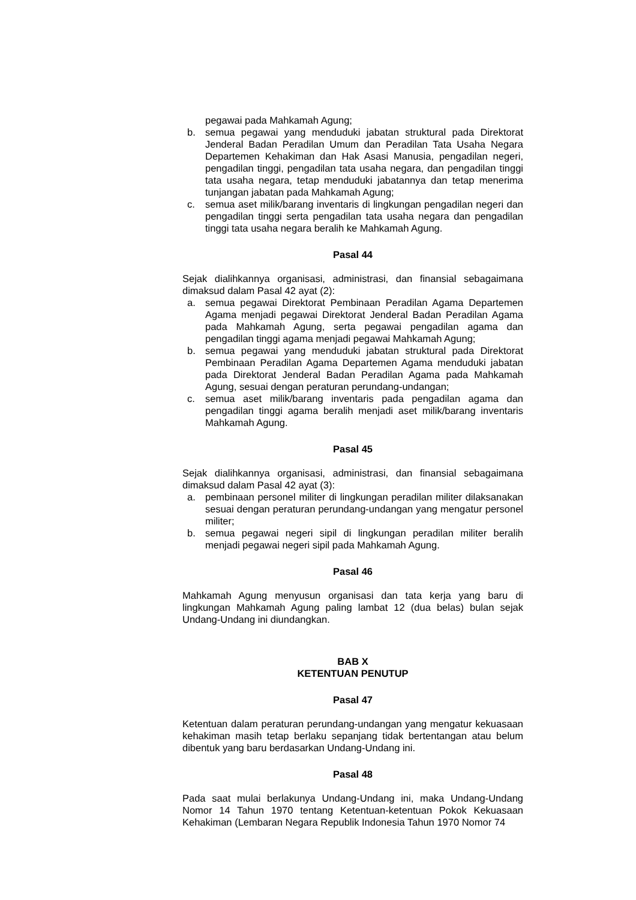pegawai pada Mahkamah Agung;
b. semua pegawai yang menduduki jabatan struktural pada Direktorat Jenderal Badan Peradilan Umum dan Peradilan Tata Usaha Negara Departemen Kehakiman dan Hak Asasi Manusia, pengadilan negeri, pengadilan tinggi, pengadilan tata usaha negara, dan pengadilan tinggi tata usaha negara, tetap menduduki jabatannya dan tetap menerima tunjangan jabatan pada Mahkamah Agung;
c. semua aset milik/barang inventaris di lingkungan pengadilan negeri dan pengadilan tinggi serta pengadilan tata usaha negara dan pengadilan tinggi tata usaha negara beralih ke Mahkamah Agung.
Pasal 44
Sejak dialihkannya organisasi, administrasi, dan finansial sebagaimana dimaksud dalam Pasal 42 ayat (2):
a. semua pegawai Direktorat Pembinaan Peradilan Agama Departemen Agama menjadi pegawai Direktorat Jenderal Badan Peradilan Agama pada Mahkamah Agung, serta pegawai pengadilan agama dan pengadilan tinggi agama menjadi pegawai Mahkamah Agung;
b. semua pegawai yang menduduki jabatan struktural pada Direktorat Pembinaan Peradilan Agama Departemen Agama menduduki jabatan pada Direktorat Jenderal Badan Peradilan Agama pada Mahkamah Agung, sesuai dengan peraturan perundang-undangan;
c. semua aset milik/barang inventaris pada pengadilan agama dan pengadilan tinggi agama beralih menjadi aset milik/barang inventaris Mahkamah Agung.
Pasal 45
Sejak dialihkannya organisasi, administrasi, dan finansial sebagaimana dimaksud dalam Pasal 42 ayat (3):
a. pembinaan personel militer di lingkungan peradilan militer dilaksanakan sesuai dengan peraturan perundang-undangan yang mengatur personel militer;
b. semua pegawai negeri sipil di lingkungan peradilan militer beralih menjadi pegawai negeri sipil pada Mahkamah Agung.
Pasal 46
Mahkamah Agung menyusun organisasi dan tata kerja yang baru di lingkungan Mahkamah Agung paling lambat 12 (dua belas) bulan sejak Undang-Undang ini diundangkan.
BAB X
KETENTUAN PENUTUP
Pasal 47
Ketentuan dalam peraturan perundang-undangan yang mengatur kekuasaan kehakiman masih tetap berlaku sepanjang tidak bertentangan atau belum dibentuk yang baru berdasarkan Undang-Undang ini.
Pasal 48
Pada saat mulai berlakunya Undang-Undang ini, maka Undang-Undang Nomor 14 Tahun 1970 tentang Ketentuan-ketentuan Pokok Kekuasaan Kehakiman (Lembaran Negara Republik Indonesia Tahun 1970 Nomor 74